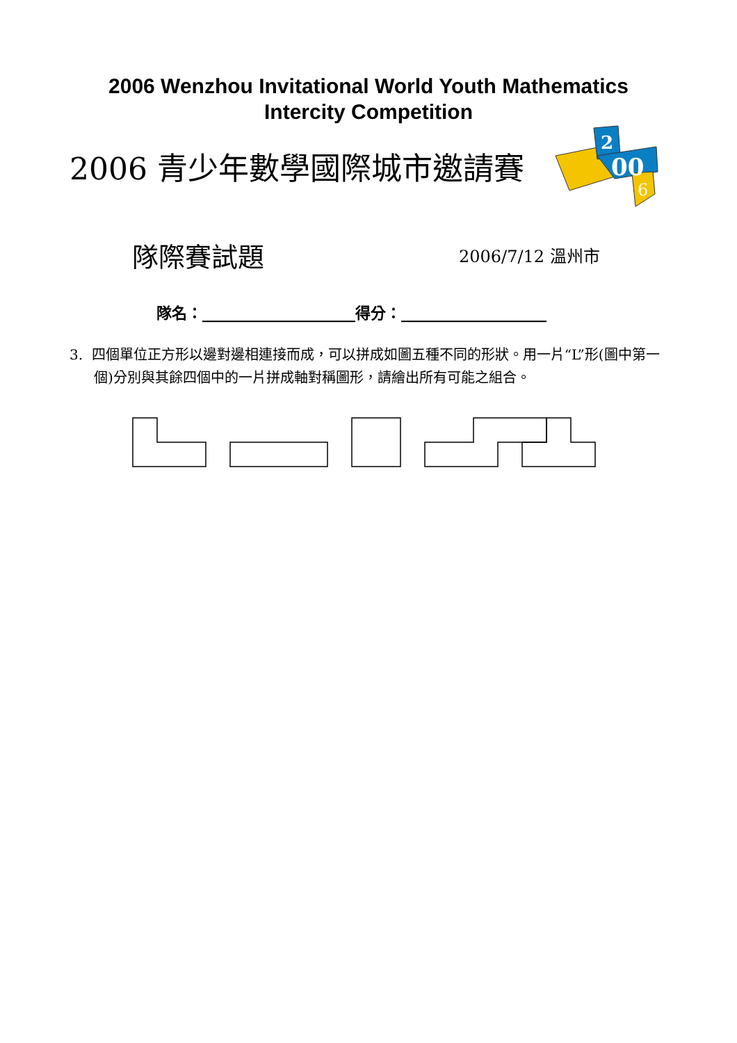2006 Wenzhou Invitational World Youth Mathematics
Intercity Competition
2006 青少年數學國際城市邀請賽
2
00
6
隊際賽試題 2006/7/12 溫州市
隊名：____________________得分：___________________
3. 四個單位正方形以邊對邊相連接而成，可以拼成如圖五種不同的形狀。用一片“L”形(圖中第一個)分別與其餘四個中的一片拼成軸對稱圖形，請繪出所有可能之組合。